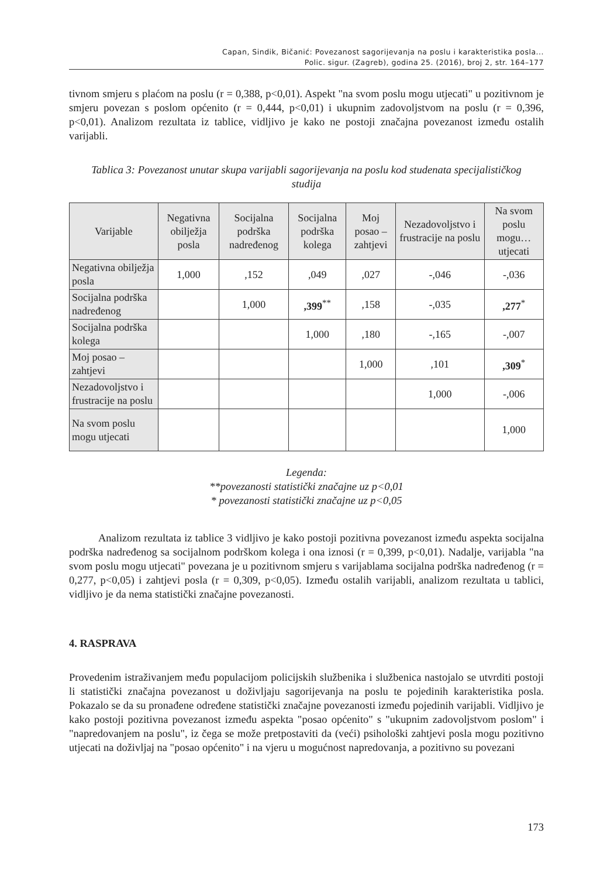Capan, Sindik, Bičanić: Povezanost sagorijevanja na poslu i karakteristika posla...
Polic. sigur. (Zagreb), godina 25. (2016), broj 2, str. 164–177
tivnom smjeru s plaćom na poslu (r = 0,388, p<0,01). Aspekt "na svom poslu mogu utjecati" u pozitivnom je smjeru povezan s poslom općenito (r = 0,444, p<0,01) i ukupnim zadovoljstvom na poslu (r = 0,396, p<0,01). Analizom rezultata iz tablice, vidljivo je kako ne postoji značajna povezanost između ostalih varijabli.
Tablica 3: Povezanost unutar skupa varijabli sagorijevanja na poslu kod studenata specijalističkog studija
| Varijable | Negativna obilježja posla | Socijalna podrška nadređenog | Socijalna podrška kolega | Moj posao – zahtjevi | Nezadovoljstvo i frustracije na poslu | Na svom poslu mogu… utjecati |
| --- | --- | --- | --- | --- | --- | --- |
| Negativna obilježja posla | 1,000 | ,152 | ,049 | ,027 | -,046 | -,036 |
| Socijalna podrška nadređenog | | 1,000 | ,399<sup>**</sup> | ,158 | -,035 | ,277<sup>*</sup> |
| Socijalna podrška kolega | | | 1,000 | ,180 | -,165 | -,007 |
| Moj posao – zahtjevi | | | | 1,000 | ,101 | ,309<sup>*</sup> |
| Nezadovoljstvo i frustracije na poslu | | | | | 1,000 | -,006 |
| Na svom poslu mogu utjecati | | | | | | 1,000 |
Legenda:
**povezanosti statistički značajne uz p<0,01
* povezanosti statistički značajne uz p<0,05
Analizom rezultata iz tablice 3 vidljivo je kako postoji pozitivna povezanost između aspekta socijalna podrška nadređenog sa socijalnom podrškom kolega i ona iznosi (r = 0,399, p<0,01). Nadalje, varijabla "na svom poslu mogu utjecati" povezana je u pozitivnom smjeru s varijablama socijalna podrška nadređenog (r = 0,277, p<0,05) i zahtjevi posla (r = 0,309, p<0,05). Između ostalih varijabli, analizom rezultata u tablici, vidljivo je da nema statistički značajne povezanosti.
4. RASPRAVA
Provedenim istraživanjem među populacijom policijskih službenika i službenica nastojalo se utvrditi postoji li statistički značajna povezanost u doživljaju sagorijevanja na poslu te pojedinih karakteristika posla. Pokazalo se da su pronađene određene statistički značajne povezanosti između pojedinih varijabli. Vidljivo je kako postoji pozitivna povezanost između aspekta "posao općenito" s "ukupnim zadovoljstvom poslom" i "napredovanjem na poslu", iz čega se može pretpostaviti da (veći) psihološki zahtjevi posla mogu pozitivno utjecati na doživljaj na "posao općenito" i na vjeru u mogućnost napredovanja, a pozitivno su povezani
173